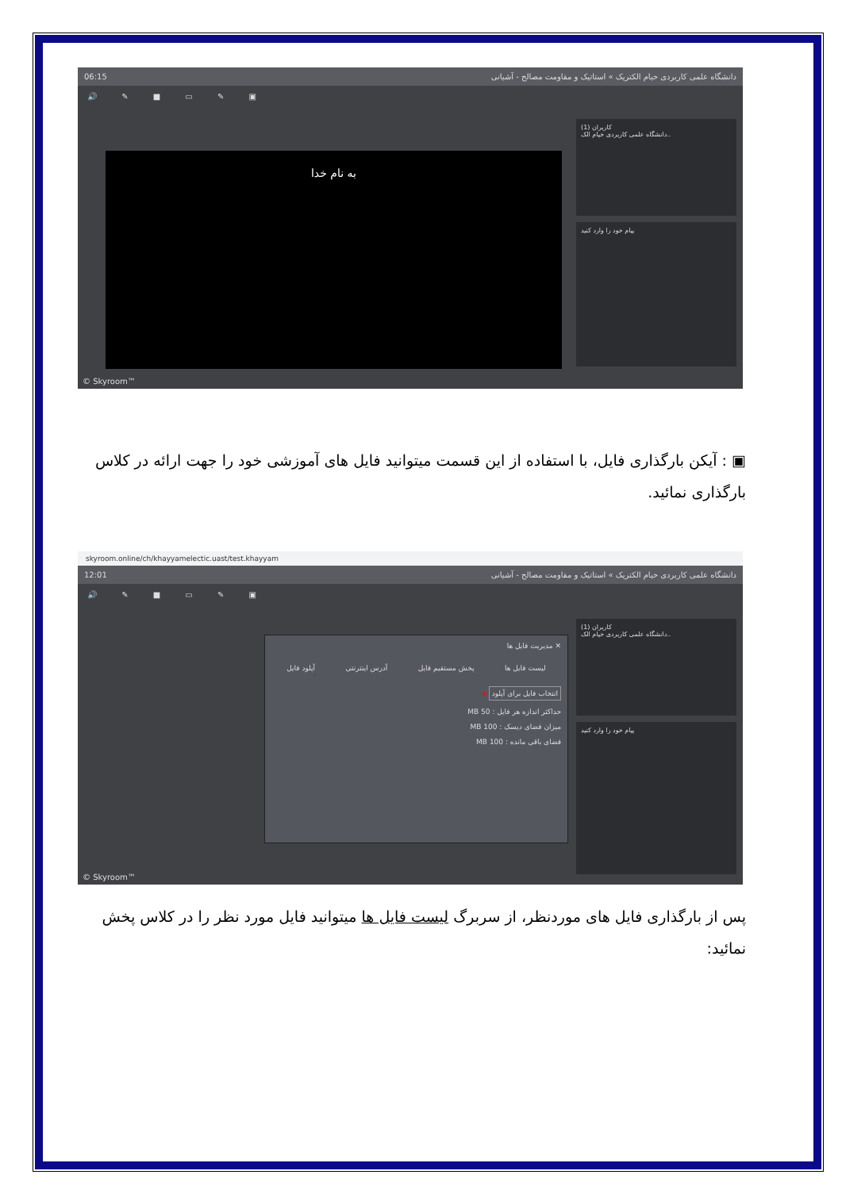06:15 دانشگاه علمی کاربردی خیام الکتریک » استاتیک و مقاومت مصالح - آشیانی
🔊 ✎ ■ ▭ ✎ ▣
به نام خدا
کاربران (1)
دانشگاه علمی کاربردی خیام الک..
پیام خود را وارد کنید
© Skyroom™
▣ : آیکن بارگذاری فایل، با استفاده از این قسمت میتوانید فایل های آموزشی خود را جهت ارائه در کلاس بارگذاری نمائید.
skyroom.online/ch/khayyamelectic.uast/test.khayyam
12:01 دانشگاه علمی کاربردی خیام الکتریک » استاتیک و مقاومت مصالح - آشیانی
🔊 ✎ ■ ▭ ✎ ▣
✕ مدیریت فایل ها
لیست فایل ها پخش مستقیم فایل آدرس اینترنتی آپلود فایل
انتخاب فایل برای آپلود
➜
حداکثر اندازه هر فایل : 50 MB
میزان فضای دیسک : 100 MB
فضای باقی مانده : 100 MB
کاربران (1)
دانشگاه علمی کاربردی خیام الک..
پیام خود را وارد کنید
© Skyroom™
پس از بارگذاری فایل های موردنظر، از سربرگ لیست فایل ها میتوانید فایل مورد نظر را در کلاس پخش نمائید: